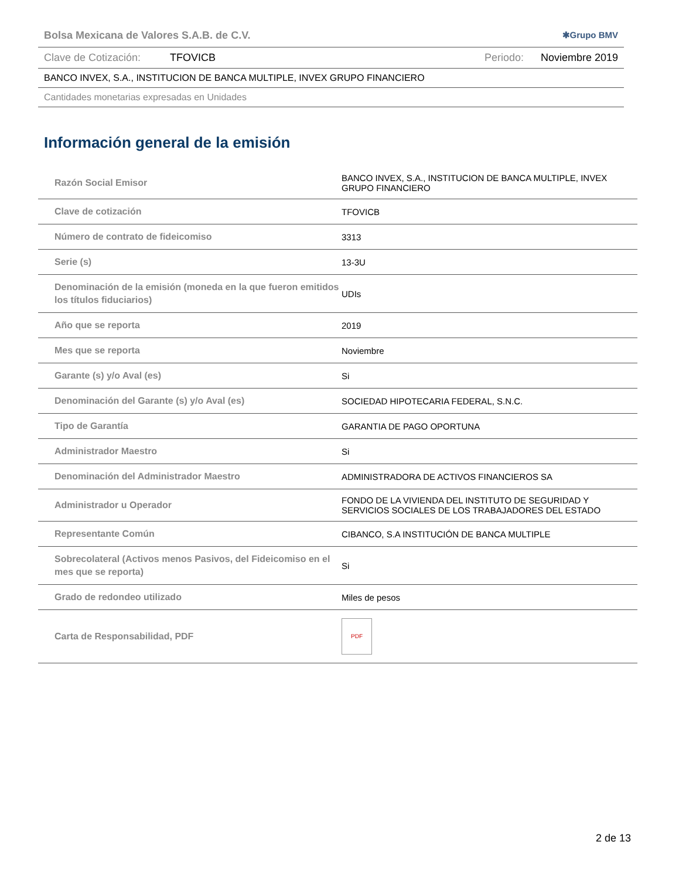Bolsa Mexicana de Valores S.A.B. de C.V. ✱Grupo BMV
Clave de Cotización: TFOVICB Periodo: Noviembre 2019
BANCO INVEX, S.A., INSTITUCION DE BANCA MULTIPLE, INVEX GRUPO FINANCIERO
Cantidades monetarias expresadas en Unidades
Información general de la emisión
| Razón Social Emisor | BANCO INVEX, S.A., INSTITUCION DE BANCA MULTIPLE, INVEX GRUPO FINANCIERO |
| Clave de cotización | TFOVICB |
| Número de contrato de fideicomiso | 3313 |
| Serie (s) | 13-3U |
| Denominación de la emisión (moneda en la que fueron emitidos los títulos fiduciarios) | UDIs |
| Año que se reporta | 2019 |
| Mes que se reporta | Noviembre |
| Garante (s) y/o Aval (es) | Si |
| Denominación del Garante (s) y/o Aval (es) | SOCIEDAD HIPOTECARIA FEDERAL, S.N.C. |
| Tipo de Garantía | GARANTIA DE PAGO OPORTUNA |
| Administrador Maestro | Si |
| Denominación del Administrador Maestro | ADMINISTRADORA DE ACTIVOS FINANCIEROS SA |
| Administrador u Operador | FONDO DE LA VIVIENDA DEL INSTITUTO DE SEGURIDAD Y SERVICIOS SOCIALES DE LOS TRABAJADORES DEL ESTADO |
| Representante Común | CIBANCO, S.A INSTITUCIÓN DE BANCA MULTIPLE |
| Sobrecolateral (Activos menos Pasivos, del Fideicomiso en el mes que se reporta) | Si |
| Grado de redondeo utilizado | Miles de pesos |
| Carta de Responsabilidad, PDF | PDF |
2 de 13